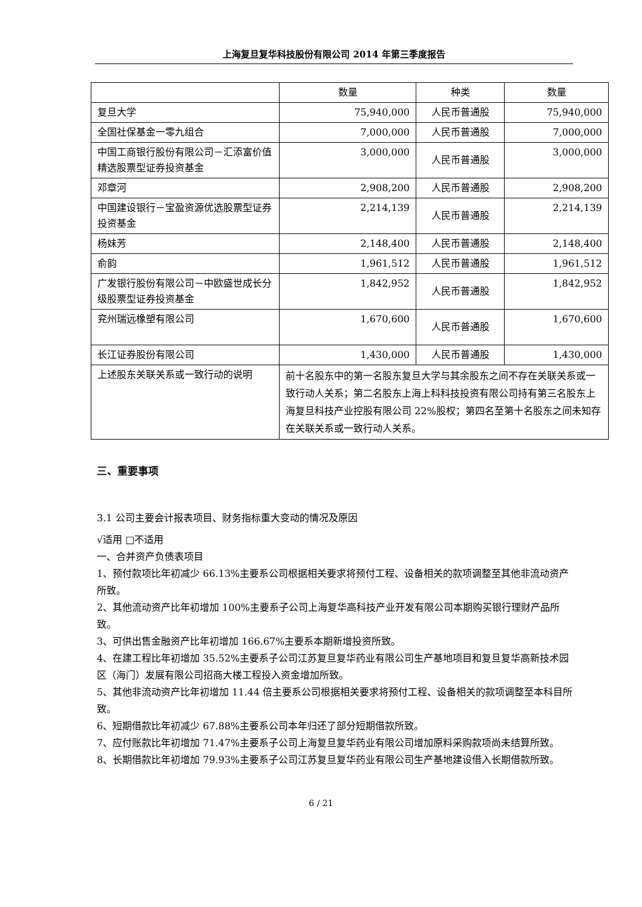上海复旦复华科技股份有限公司 2014 年第三季度报告
| | 数量 | 种类 | 数量 |
| 复旦大学 | 75,940,000 | 人民币普通股 | 75,940,000 |
| 全国社保基金一零九组合 | 7,000,000 | 人民币普通股 | 7,000,000 |
| 中国工商银行股份有限公司－汇添富价值精选股票型证券投资基金 | 3,000,000 | 人民币普通股 | 3,000,000 |
| 邓章河 | 2,908,200 | 人民币普通股 | 2,908,200 |
| 中国建设银行－宝盈资源优选股票型证券投资基金 | 2,214,139 | 人民币普通股 | 2,214,139 |
| 杨妹芳 | 2,148,400 | 人民币普通股 | 2,148,400 |
| 俞韵 | 1,961,512 | 人民币普通股 | 1,961,512 |
| 广发银行股份有限公司－中欧盛世成长分级股票型证券投资基金 | 1,842,952 | 人民币普通股 | 1,842,952 |
| 兖州瑞远橡塑有限公司 | 1,670,600 | 人民币普通股 | 1,670,600 |
| 长江证券股份有限公司 | 1,430,000 | 人民币普通股 | 1,430,000 |
| 上述股东关联关系或一致行动的说明 | 前十名股东中的第一名股东复旦大学与其余股东之间不存在关联关系或一致行动人关系；第二名股东上海上科科技投资有限公司持有第三名股东上海复旦科技产业控股有限公司 22%股权；第四名至第十名股东之间未知存在关联关系或一致行动人关系。 | | |
三、重要事项
3.1 公司主要会计报表项目、财务指标重大变动的情况及原因
√适用 □不适用
一、合并资产负债表项目
1、预付款项比年初减少 66.13%主要系公司根据相关要求将预付工程、设备相关的款项调整至其他非流动资产所致。
2、其他流动资产比年初增加 100%主要系子公司上海复华高科技产业开发有限公司本期购买银行理财产品所致。
3、可供出售金融资产比年初增加 166.67%主要系本期新增投资所致。
4、在建工程比年初增加 35.52%主要系子公司江苏复旦复华药业有限公司生产基地项目和复旦复华高新技术园区（海门）发展有限公司招商大楼工程投入资金增加所致。
5、其他非流动资产比年初增加 11.44 倍主要系公司根据相关要求将预付工程、设备相关的款项调整至本科目所致。
6、短期借款比年初减少 67.88%主要系公司本年归还了部分短期借款所致。
7、应付账款比年初增加 71.47%主要系子公司上海复旦复华药业有限公司增加原料采购款项尚未结算所致。
8、长期借款比年初增加 79.93%主要系子公司江苏复旦复华药业有限公司生产基地建设借入长期借款所致。
6 / 21